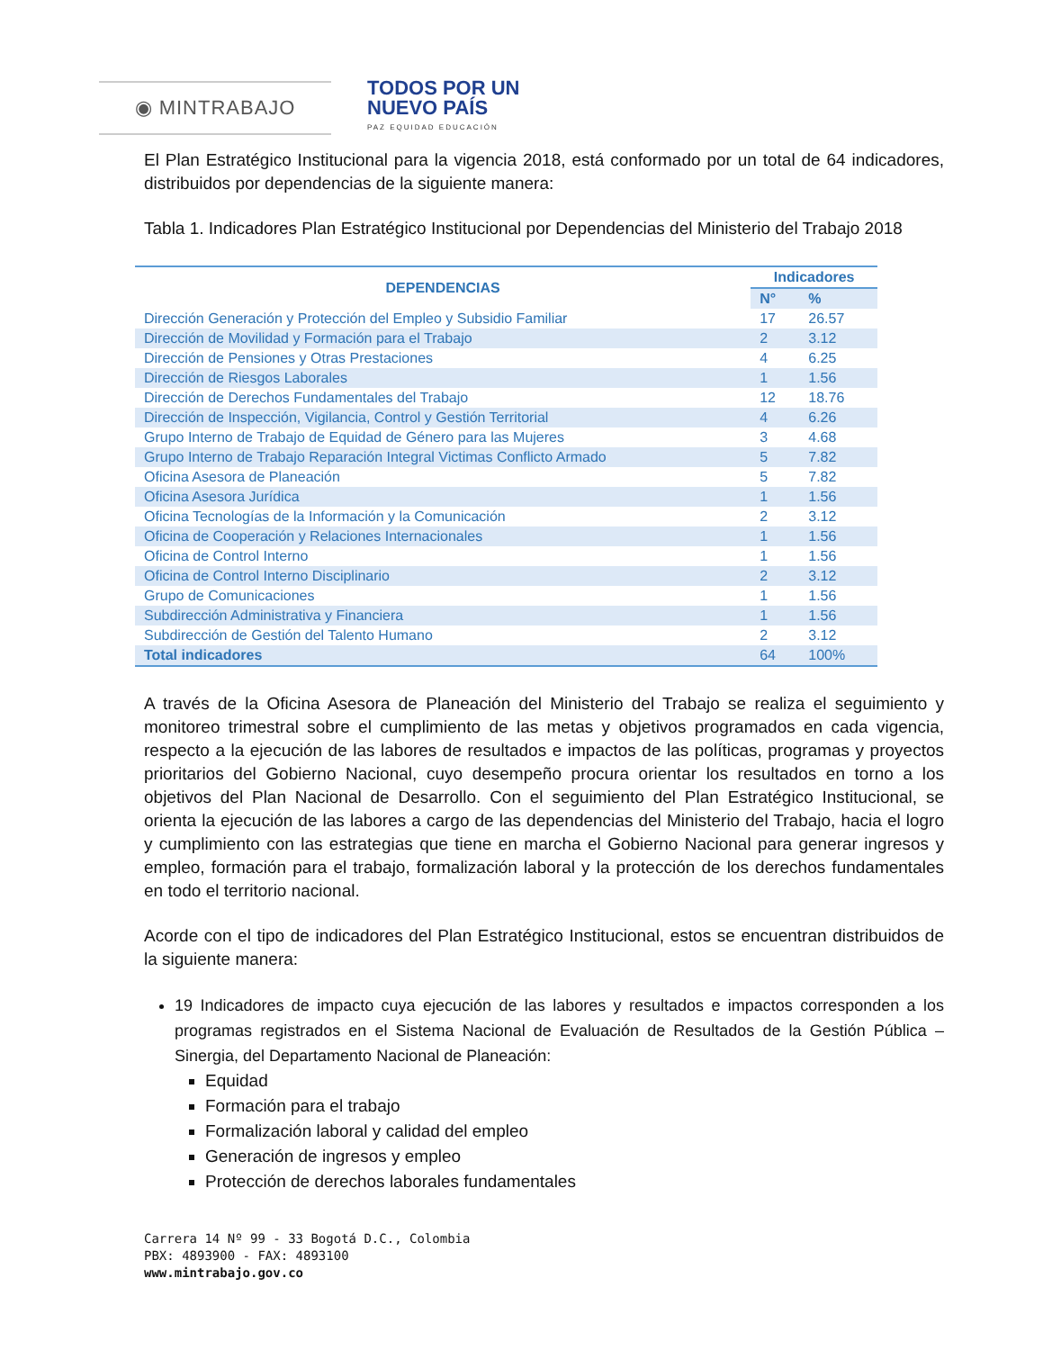◉ MINTRABAJO
TODOS POR UN
NUEVO PAÍS
PAZ EQUIDAD EDUCACIÓN
El Plan Estratégico Institucional para la vigencia 2018, está conformado por un total de 64 indicadores, distribuidos por dependencias de la siguiente manera:
Tabla 1. Indicadores Plan Estratégico Institucional por Dependencias del Ministerio del Trabajo 2018
| DEPENDENCIAS | Indicadores | |
| --- | --- | --- |
| | N° | % |
| Dirección Generación y Protección del Empleo y Subsidio Familiar | 17 | 26.57 |
| Dirección de Movilidad y Formación para el Trabajo | 2 | 3.12 |
| Dirección de Pensiones y Otras Prestaciones | 4 | 6.25 |
| Dirección de Riesgos Laborales | 1 | 1.56 |
| Dirección de Derechos Fundamentales del Trabajo | 12 | 18.76 |
| Dirección de Inspección, Vigilancia, Control y Gestión Territorial | 4 | 6.26 |
| Grupo Interno de Trabajo de Equidad de Género para las Mujeres | 3 | 4.68 |
| Grupo Interno de Trabajo Reparación Integral Victimas Conflicto Armado | 5 | 7.82 |
| Oficina Asesora de Planeación | 5 | 7.82 |
| Oficina Asesora Jurídica | 1 | 1.56 |
| Oficina Tecnologías de la Información y la Comunicación | 2 | 3.12 |
| Oficina de Cooperación y Relaciones Internacionales | 1 | 1.56 |
| Oficina de Control Interno | 1 | 1.56 |
| Oficina de Control Interno Disciplinario | 2 | 3.12 |
| Grupo de Comunicaciones | 1 | 1.56 |
| Subdirección Administrativa y Financiera | 1 | 1.56 |
| Subdirección de Gestión del Talento Humano | 2 | 3.12 |
| Total indicadores | 64 | 100% |
A través de la Oficina Asesora de Planeación del Ministerio del Trabajo se realiza el seguimiento y monitoreo trimestral sobre el cumplimiento de las metas y objetivos programados en cada vigencia, respecto a la ejecución de las labores de resultados e impactos de las políticas, programas y proyectos prioritarios del Gobierno Nacional, cuyo desempeño procura orientar los resultados en torno a los objetivos del Plan Nacional de Desarrollo. Con el seguimiento del Plan Estratégico Institucional, se orienta la ejecución de las labores a cargo de las dependencias del Ministerio del Trabajo, hacia el logro y cumplimiento con las estrategias que tiene en marcha el Gobierno Nacional para generar ingresos y empleo, formación para el trabajo, formalización laboral y la protección de los derechos fundamentales en todo el territorio nacional.
Acorde con el tipo de indicadores del Plan Estratégico Institucional, estos se encuentran distribuidos de la siguiente manera:
19 Indicadores de impacto cuya ejecución de las labores y resultados e impactos corresponden a los programas registrados en el Sistema Nacional de Evaluación de Resultados de la Gestión Pública – Sinergia, del Departamento Nacional de Planeación:
Equidad
Formación para el trabajo
Formalización laboral y calidad del empleo
Generación de ingresos y empleo
Protección de derechos laborales fundamentales
Carrera 14 Nº 99 - 33 Bogotá D.C., Colombia
PBX: 4893900 - FAX: 4893100
www.mintrabajo.gov.co